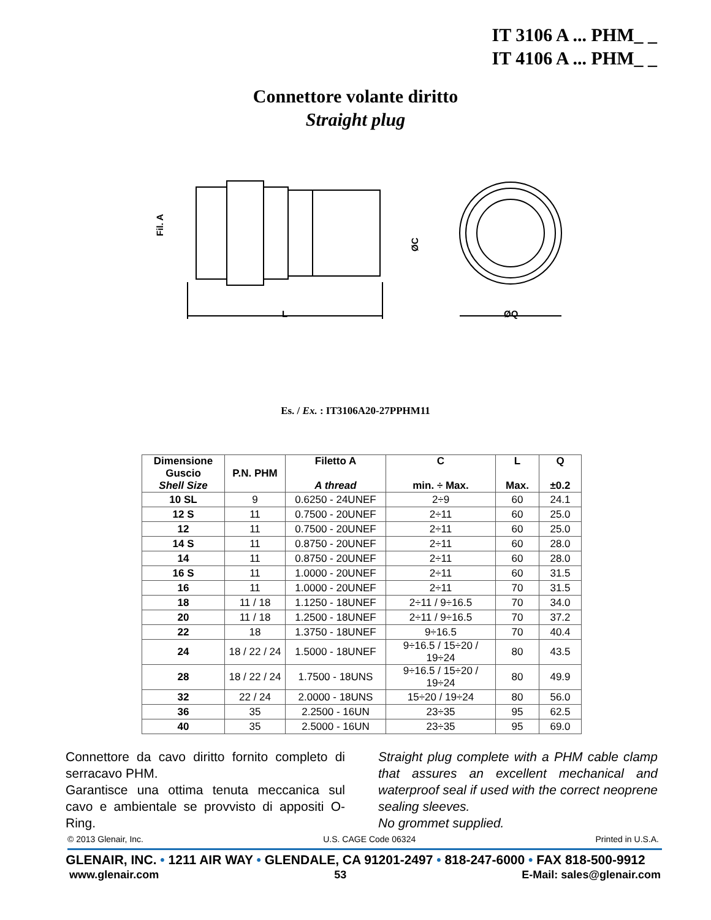IT 3106 A ... PHM_ _
IT 4106 A ... PHM_ _
Connettore volante diritto
Straight plug
Fil. A
L
ØC
ØQ
Es. / Ex. : IT3106A20-27PPHM11
| Dimensione Guscio Shell Size | P.N. PHM | Filetto A A thread | C min. ÷ Max. | L Max. | Q ±0.2 |
| --- | --- | --- | --- | --- | --- |
| 10 SL | 9 | 0.6250 - 24UNEF | 2÷9 | 60 | 24.1 |
| 12 S | 11 | 0.7500 - 20UNEF | 2÷11 | 60 | 25.0 |
| 12 | 11 | 0.7500 - 20UNEF | 2÷11 | 60 | 25.0 |
| 14 S | 11 | 0.8750 - 20UNEF | 2÷11 | 60 | 28.0 |
| 14 | 11 | 0.8750 - 20UNEF | 2÷11 | 60 | 28.0 |
| 16 S | 11 | 1.0000 - 20UNEF | 2÷11 | 60 | 31.5 |
| 16 | 11 | 1.0000 - 20UNEF | 2÷11 | 70 | 31.5 |
| 18 | 11 / 18 | 1.1250 - 18UNEF | 2÷11 / 9÷16.5 | 70 | 34.0 |
| 20 | 11 / 18 | 1.2500 - 18UNEF | 2÷11 / 9÷16.5 | 70 | 37.2 |
| 22 | 18 | 1.3750 - 18UNEF | 9÷16.5 | 70 | 40.4 |
| 24 | 18 / 22 / 24 | 1.5000 - 18UNEF | 9÷16.5 / 15÷20 / 19÷24 | 80 | 43.5 |
| 28 | 18 / 22 / 24 | 1.7500 - 18UNS | 9÷16.5 / 15÷20 / 19÷24 | 80 | 49.9 |
| 32 | 22 / 24 | 2.0000 - 18UNS | 15÷20 / 19÷24 | 80 | 56.0 |
| 36 | 35 | 2.2500 - 16UN | 23÷35 | 95 | 62.5 |
| 40 | 35 | 2.5000 - 16UN | 23÷35 | 95 | 69.0 |
Connettore da cavo diritto fornito completo di serracavo PHM.
Garantisce una ottima tenuta meccanica sul cavo e ambientale se provvisto di appositi O-Ring.
Straight plug complete with a PHM cable clamp that assures an excellent mechanical and waterproof seal if used with the correct neoprene sealing sleeves.
No grommet supplied.
© 2013 Glenair, Inc. U.S. CAGE Code 06324 Printed in U.S.A.
GLENAIR, INC. • 1211 AIR WAY • GLENDALE, CA 91201-2497 • 818-247-6000 • FAX 818-500-9912
www.glenair.com 53 E-Mail: sales@glenair.com